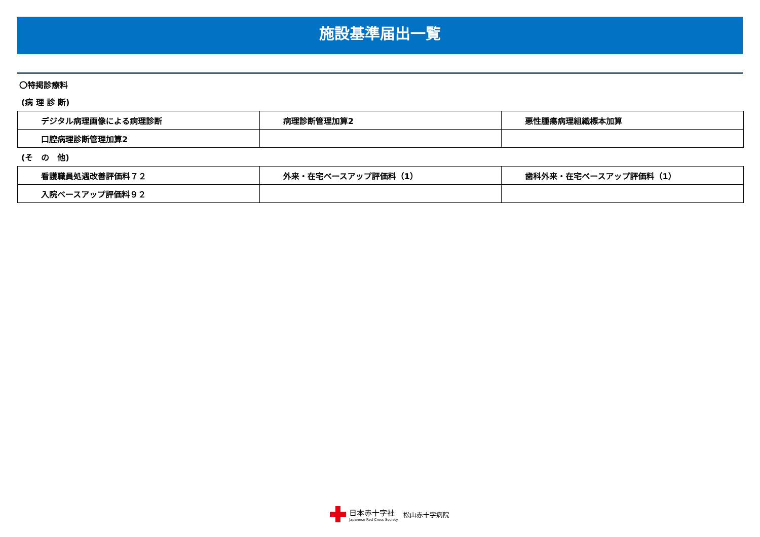施設基準届出一覧
〇特掲診療料
(病 理 診 断)
| デジタル病理画像による病理診断 | 病理診断管理加算2 | 悪性腫瘍病理組織標本加算 |
| 口腔病理診断管理加算2 | | |
(そ　の　他)
| 看護職員処遇改善評価料７２ | 外来・在宅ベースアップ評価料（1） | 歯科外来・在宅ベースアップ評価料（1） |
| 入院ベースアップ評価料９２ | | |
日本赤十字社
Japanese Red Cross Society
松山赤十字病院